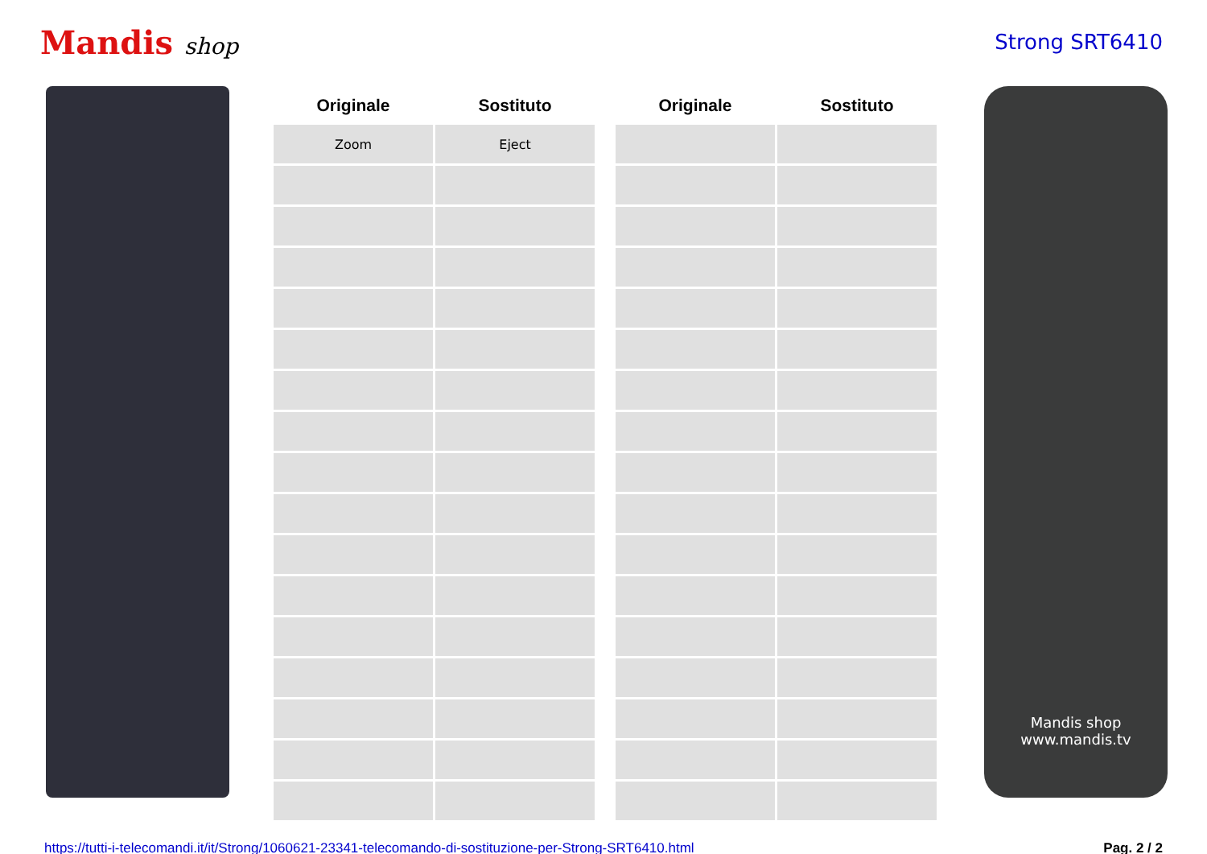Mandis shop Strong SRT6410
| Originale | Sostituto |
| --- | --- |
| Zoom | Eject |
| Originale | Sostituto |
| --- | --- |
Mandis shop
www.mandis.tv
https://tutti-i-telecomandi.it/it/Strong/1060621-23341-telecomando-di-sostituzione-per-Strong-SRT6410.html Pag. 2 / 2